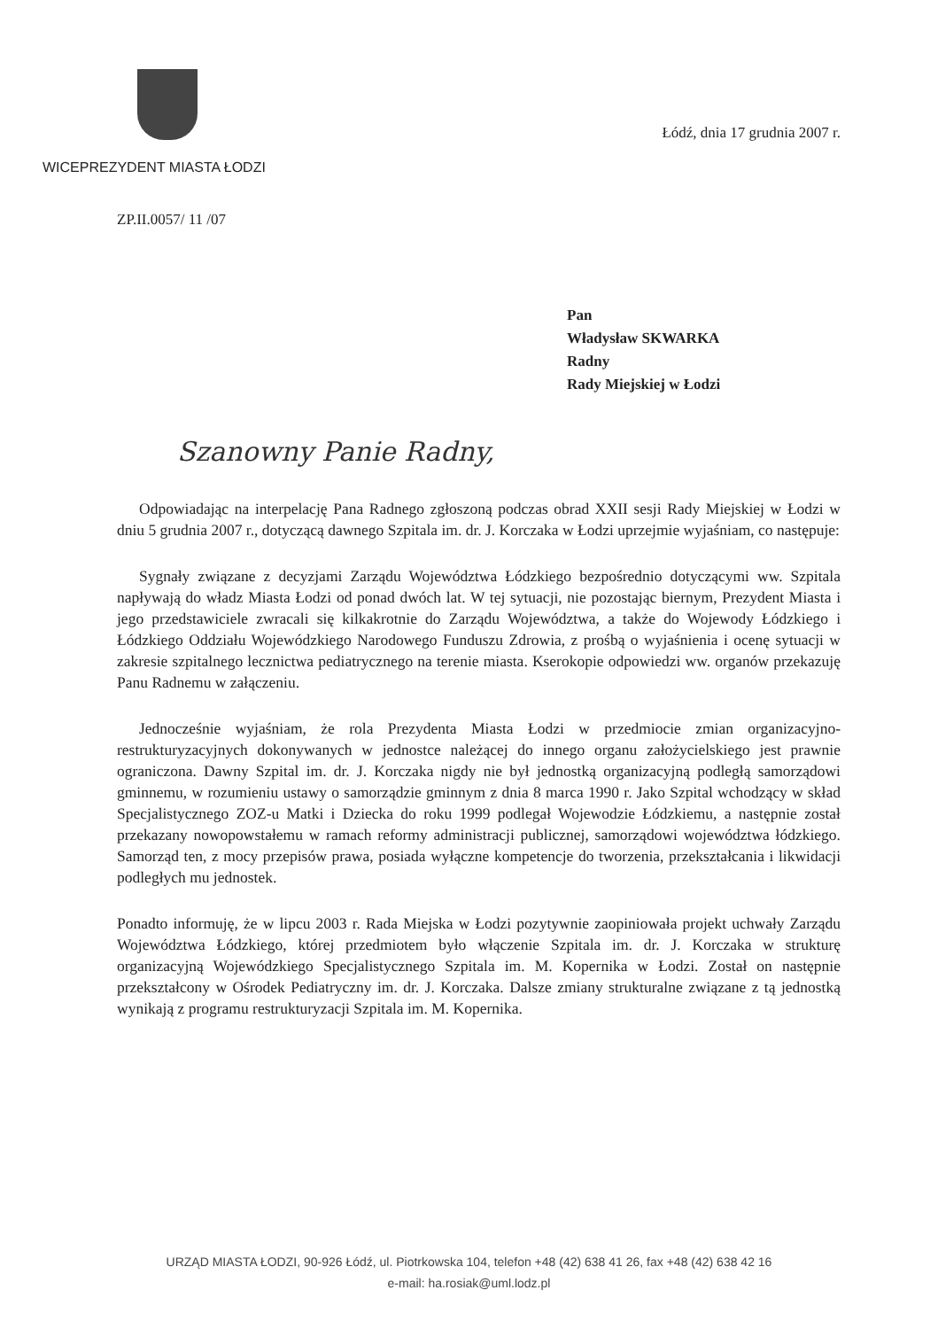WICEPREZYDENT MIASTA ŁODZI
Łódź, dnia 17 grudnia 2007 r.
ZP.II.0057/ 11 /07
Pan
Władysław SKWARKA
Radny
Rady Miejskiej w Łodzi
Szanowny Panie Radny,
Odpowiadając na interpelację Pana Radnego zgłoszoną podczas obrad XXII sesji Rady Miejskiej w Łodzi w dniu 5 grudnia 2007 r., dotyczącą dawnego Szpitala im. dr. J. Korczaka w Łodzi uprzejmie wyjaśniam, co następuje:
Sygnały związane z decyzjami Zarządu Województwa Łódzkiego bezpośrednio dotyczącymi ww. Szpitala napływają do władz Miasta Łodzi od ponad dwóch lat. W tej sytuacji, nie pozostając biernym, Prezydent Miasta i jego przedstawiciele zwracali się kilkakrotnie do Zarządu Województwa, a także do Wojewody Łódzkiego i Łódzkiego Oddziału Wojewódzkiego Narodowego Funduszu Zdrowia, z prośbą o wyjaśnienia i ocenę sytuacji w zakresie szpitalnego lecznictwa pediatrycznego na terenie miasta. Kserokopie odpowiedzi ww. organów przekazuję Panu Radnemu w załączeniu.
Jednocześnie wyjaśniam, że rola Prezydenta Miasta Łodzi w przedmiocie zmian organizacyjno-restrukturyzacyjnych dokonywanych w jednostce należącej do innego organu założycielskiego jest prawnie ograniczona. Dawny Szpital im. dr. J. Korczaka nigdy nie był jednostką organizacyjną podległą samorządowi gminnemu, w rozumieniu ustawy o samorządzie gminnym z dnia 8 marca 1990 r. Jako Szpital wchodzący w skład Specjalistycznego ZOZ-u Matki i Dziecka do roku 1999 podlegał Wojewodzie Łódzkiemu, a następnie został przekazany nowopowstałemu w ramach reformy administracji publicznej, samorządowi województwa łódzkiego. Samorząd ten, z mocy przepisów prawa, posiada wyłączne kompetencje do tworzenia, przekształcania i likwidacji podległych mu jednostek.
Ponadto informuję, że w lipcu 2003 r. Rada Miejska w Łodzi pozytywnie zaopiniowała projekt uchwały Zarządu Województwa Łódzkiego, której przedmiotem było włączenie Szpitala im. dr. J. Korczaka w strukturę organizacyjną Wojewódzkiego Specjalistycznego Szpitala im. M. Kopernika w Łodzi. Został on następnie przekształcony w Ośrodek Pediatryczny im. dr. J. Korczaka. Dalsze zmiany strukturalne związane z tą jednostką wynikają z programu restrukturyzacji Szpitala im. M. Kopernika.
URZĄD MIASTA ŁODZI, 90-926 Łódź, ul. Piotrkowska 104, telefon +48 (42) 638 41 26, fax +48 (42) 638 42 16
e-mail: ha.rosiak@uml.lodz.pl